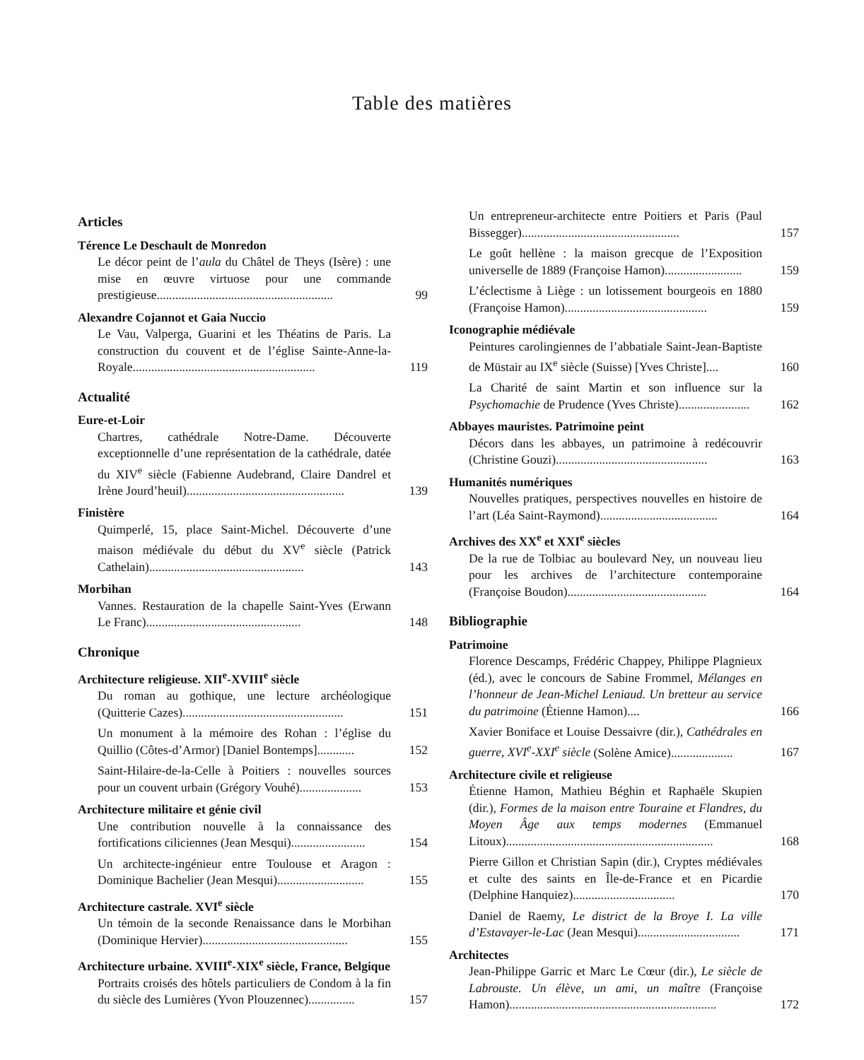Table des matières
Articles
Térence Le Deschault de Monredon
Le décor peint de l’aula du Châtel de Theys (Isère) : une mise en œuvre virtuose pour une commande prestigieuse......................................................... 99
Alexandre Cojannot et Gaia Nuccio
Le Vau, Valperga, Guarini et les Théatins de Paris. La construction du couvent et de l’église Sainte-Anne-la-Royale........................................................... 119
Actualité
Eure-et-Loir
Chartres, cathédrale Notre-Dame. Découverte exceptionnelle d’une représentation de la cathédrale, datée du XIV<sup>e</sup> siècle (Fabienne Audebrand, Claire Dandrel et Irène Jourd’heuil)................................................... 139
Finistère
Quimperlé, 15, place Saint-Michel. Découverte d’une maison médiévale du début du XV<sup>e</sup> siècle (Patrick Cathelain).................................................. 143
Morbihan
Vannes. Restauration de la chapelle Saint-Yves (Erwann Le Franc).................................................. 148
Chronique
Architecture religieuse. XII<sup>e</sup>-XVIII<sup>e</sup> siècle
Du roman au gothique, une lecture archéologique (Quitterie Cazes).................................................... 151
Un monument à la mémoire des Rohan : l’église du Quillio (Côtes-d’Armor) [Daniel Bontemps]............ 152
Saint-Hilaire-de-la-Celle à Poitiers : nouvelles sources pour un couvent urbain (Grégory Vouhé).................... 153
Architecture militaire et génie civil
Une contribution nouvelle à la connaissance des fortifications ciliciennes (Jean Mesqui)........................ 154
Un architecte-ingénieur entre Toulouse et Aragon : Dominique Bachelier (Jean Mesqui)............................ 155
Architecture castrale. XVI<sup>e</sup> siècle
Un témoin de la seconde Renaissance dans le Morbihan (Dominique Hervier)............................................... 155
Architecture urbaine. XVIII<sup>e</sup>-XIX<sup>e</sup> siècle, France, Belgique
Portraits croisés des hôtels particuliers de Condom à la fin du siècle des Lumières (Yvon Plouzennec)............... 157
Un entrepreneur-architecte entre Poitiers et Paris (Paul Bissegger)................................................... 157
Le goût hellène : la maison grecque de l’Exposition universelle de 1889 (Françoise Hamon)......................... 159
L’éclectisme à Liège : un lotissement bourgeois en 1880 (Françoise Hamon).............................................. 159
Iconographie médiévale
Peintures carolingiennes de l’abbatiale Saint-Jean-Baptiste de Müstair au IX<sup>e</sup> siècle (Suisse) [Yves Christe].... 160
La Charité de saint Martin et son influence sur la Psychomachie de Prudence (Yves Christe)....................... 162
Abbayes mauristes. Patrimoine peint
Décors dans les abbayes, un patrimoine à redécouvrir (Christine Gouzi)................................................. 163
Humanités numériques
Nouvelles pratiques, perspectives nouvelles en histoire de l’art (Léa Saint-Raymond)...................................... 164
Archives des XX<sup>e</sup> et XXI<sup>e</sup> siècles
De la rue de Tolbiac au boulevard Ney, un nouveau lieu pour les archives de l’architecture contemporaine (Françoise Boudon)............................................. 164
Bibliographie
Patrimoine
Florence Descamps, Frédéric Chappey, Philippe Plagnieux (éd.), avec le concours de Sabine Frommel, Mélanges en l’honneur de Jean-Michel Leniaud. Un bretteur au service du patrimoine (Étienne Hamon).... 166
Xavier Boniface et Louise Dessaivre (dir.), Cathédrales en guerre, XVI<sup>e</sup>-XXI<sup>e</sup> siècle (Solène Amice).................... 167
Architecture civile et religieuse
Étienne Hamon, Mathieu Béghin et Raphaële Skupien (dir.), Formes de la maison entre Touraine et Flandres, du Moyen Âge aux temps modernes (Emmanuel Litoux)................................................................... 168
Pierre Gillon et Christian Sapin (dir.), Cryptes médiévales et culte des saints en Île-de-France et en Picardie (Delphine Hanquiez)................................. 170
Daniel de Raemy, Le district de la Broye I. La ville d’Estavayer-le-Lac (Jean Mesqui)................................. 171
Architectes
Jean-Philippe Garric et Marc Le Cœur (dir.), Le siècle de Labrouste. Un élève, un ami, un maître (Françoise Hamon)................................................................... 172